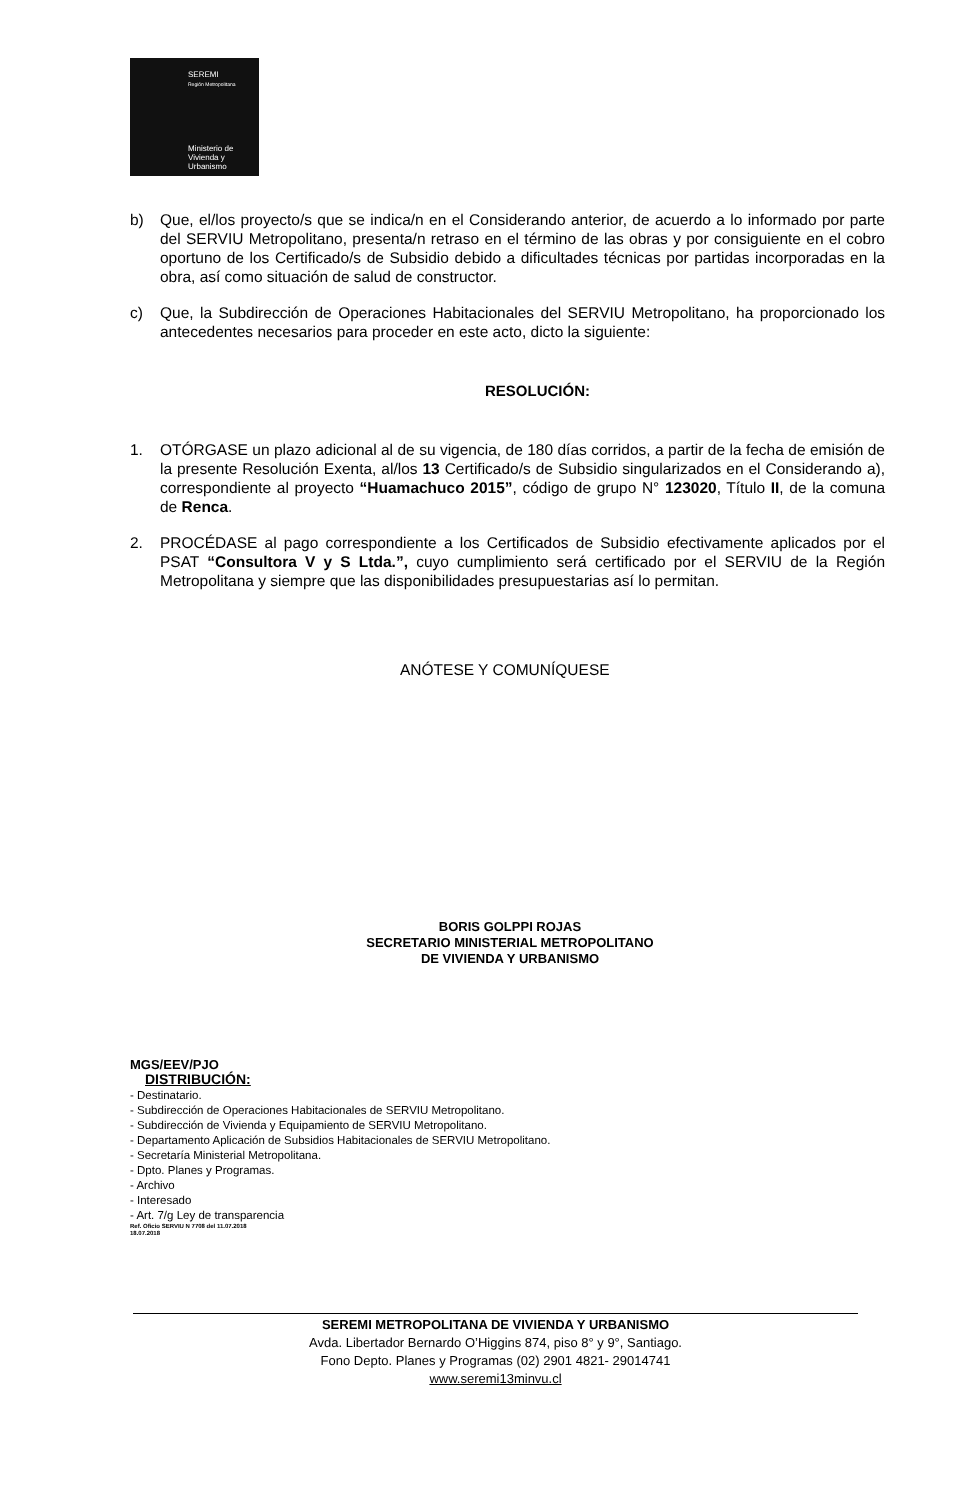SEREMI
Región Metropolitana
Ministerio de
Vivienda y
Urbanismo
b) Que, el/los proyecto/s que se indica/n en el Considerando anterior, de acuerdo a lo informado por parte del SERVIU Metropolitano, presenta/n retraso en el término de las obras y por consiguiente en el cobro oportuno de los Certificado/s de Subsidio debido a dificultades técnicas por partidas incorporadas en la obra, así como situación de salud de constructor.
c) Que, la Subdirección de Operaciones Habitacionales del SERVIU Metropolitano, ha proporcionado los antecedentes necesarios para proceder en este acto, dicto la siguiente:
RESOLUCIÓN:
1. OTÓRGASE un plazo adicional al de su vigencia, de 180 días corridos, a partir de la fecha de emisión de la presente Resolución Exenta, al/los 13 Certificado/s de Subsidio singularizados en el Considerando a), correspondiente al proyecto “Huamachuco 2015”, código de grupo N° 123020, Título II, de la comuna de Renca.
2. PROCÉDASE al pago correspondiente a los Certificados de Subsidio efectivamente aplicados por el PSAT “Consultora V y S Ltda.”, cuyo cumplimiento será certificado por el SERVIU de la Región Metropolitana y siempre que las disponibilidades presupuestarias así lo permitan.
ANÓTESE Y COMUNÍQUESE
BORIS GOLPPI ROJAS
SECRETARIO MINISTERIAL METROPOLITANO
DE VIVIENDA Y URBANISMO
MGS/EEV/PJO
DISTRIBUCIÓN:
- Destinatario.
- Subdirección de Operaciones Habitacionales de SERVIU Metropolitano.
- Subdirección de Vivienda y Equipamiento de SERVIU Metropolitano.
- Departamento Aplicación de Subsidios Habitacionales de SERVIU Metropolitano.
- Secretaría Ministerial Metropolitana.
- Dpto. Planes y Programas.
- Archivo
- Interesado
- Art. 7/g Ley de transparencia
Ref. Oficio SERVIU N 7708 del 11.07.2018
18.07.2018
SEREMI METROPOLITANA DE VIVIENDA Y URBANISMO
Avda. Libertador Bernardo O’Higgins 874, piso 8° y 9°, Santiago.
Fono Depto. Planes y Programas (02) 2901 4821- 29014741
www.seremi13minvu.cl